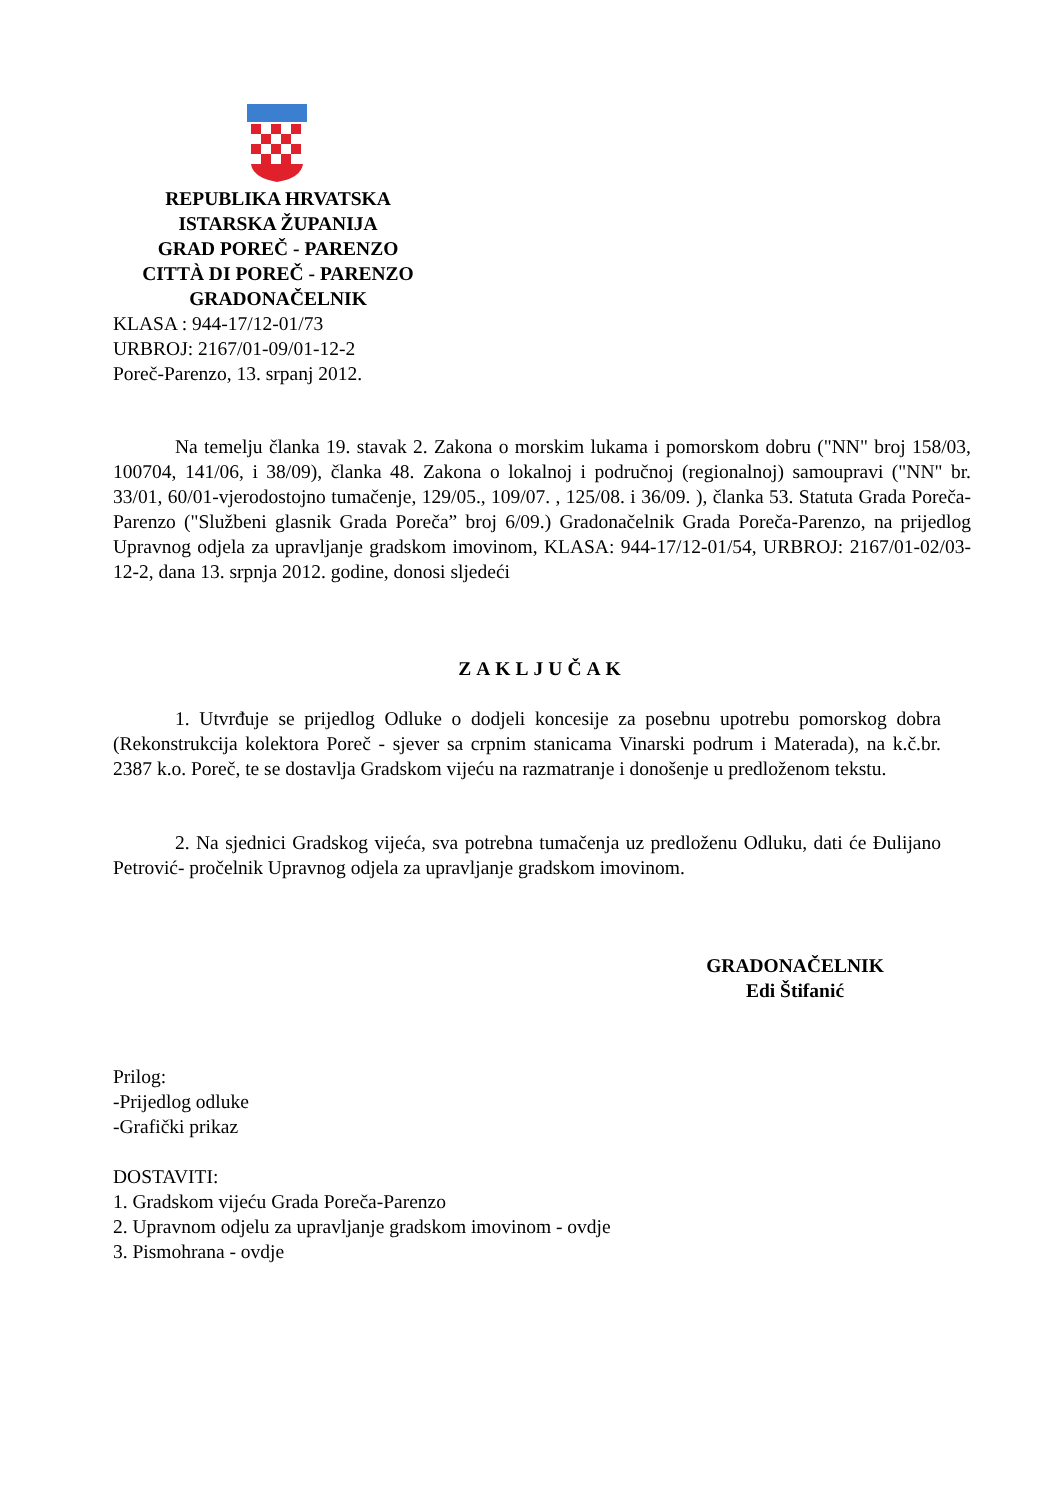REPUBLIKA HRVATSKA
ISTARSKA ŽUPANIJA
GRAD POREČ - PARENZO
CITTÀ DI POREČ - PARENZO
GRADONAČELNIK
KLASA : 944-17/12-01/73
URBROJ: 2167/01-09/01-12-2
Poreč-Parenzo, 13. srpanj 2012.
Na temelju članka 19. stavak 2. Zakona o morskim lukama i pomorskom dobru ("NN" broj 158/03, 100704, 141/06, i 38/09), članka 48. Zakona o lokalnoj i područnoj (regionalnoj) samoupravi ("NN" br. 33/01, 60/01-vjerodostojno tumačenje, 129/05., 109/07. , 125/08. i 36/09. ), članka 53. Statuta Grada Poreča-Parenzo ("Službeni glasnik Grada Poreča” broj 6/09.) Gradonačelnik Grada Poreča-Parenzo, na prijedlog Upravnog odjela za upravljanje gradskom imovinom, KLASA: 944-17/12-01/54, URBROJ: 2167/01-02/03-12-2, dana 13. srpnja 2012. godine, donosi sljedeći
ZAKLJUČAK
1. Utvrđuje se prijedlog Odluke o dodjeli koncesije za posebnu upotrebu pomorskog dobra (Rekonstrukcija kolektora Poreč - sjever sa crpnim stanicama Vinarski podrum i Materada), na k.č.br. 2387 k.o. Poreč, te se dostavlja Gradskom vijeću na razmatranje i donošenje u predloženom tekstu.
2. Na sjednici Gradskog vijeća, sva potrebna tumačenja uz predloženu Odluku, dati će Đulijano Petrović- pročelnik Upravnog odjela za upravljanje gradskom imovinom.
GRADONAČELNIK
Edi Štifanić
Prilog:
-Prijedlog odluke
-Grafički prikaz
DOSTAVITI:
1. Gradskom vijeću Grada Poreča-Parenzo
2. Upravnom odjelu za upravljanje gradskom imovinom - ovdje
3. Pismohrana - ovdje